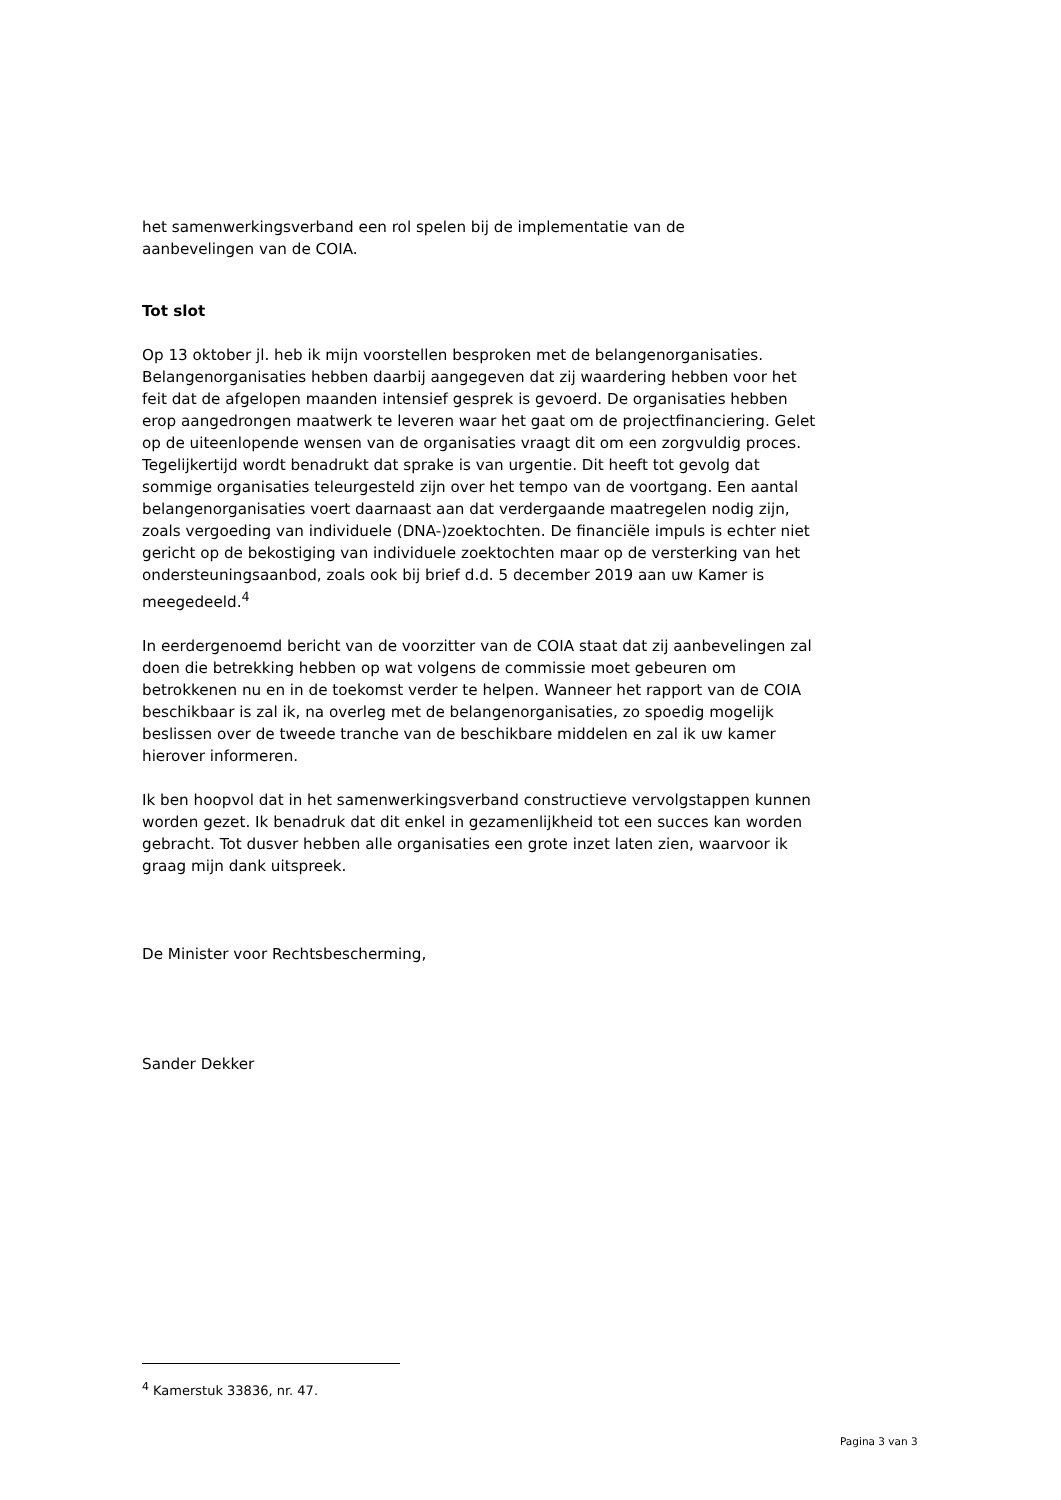het samenwerkingsverband een rol spelen bij de implementatie van de
aanbevelingen van de COIA.
Tot slot
Op 13 oktober jl. heb ik mijn voorstellen besproken met de belangenorganisaties. Belangenorganisaties hebben daarbij aangegeven dat zij waardering hebben voor het feit dat de afgelopen maanden intensief gesprek is gevoerd. De organisaties hebben erop aangedrongen maatwerk te leveren waar het gaat om de projectfinanciering. Gelet op de uiteenlopende wensen van de organisaties vraagt dit om een zorgvuldig proces. Tegelijkertijd wordt benadrukt dat sprake is van urgentie. Dit heeft tot gevolg dat sommige organisaties teleurgesteld zijn over het tempo van de voortgang. Een aantal belangenorganisaties voert daarnaast aan dat verdergaande maatregelen nodig zijn, zoals vergoeding van individuele (DNA-)zoektochten. De financiële impuls is echter niet gericht op de bekostiging van individuele zoektochten maar op de versterking van het ondersteuningsaanbod, zoals ook bij brief d.d. 5 december 2019 aan uw Kamer is meegedeeld.<sup>4</sup>
In eerdergenoemd bericht van de voorzitter van de COIA staat dat zij aanbevelingen zal doen die betrekking hebben op wat volgens de commissie moet gebeuren om betrokkenen nu en in de toekomst verder te helpen. Wanneer het rapport van de COIA beschikbaar is zal ik, na overleg met de belangenorganisaties, zo spoedig mogelijk beslissen over de tweede tranche van de beschikbare middelen en zal ik uw kamer hierover informeren.
Ik ben hoopvol dat in het samenwerkingsverband constructieve vervolgstappen kunnen worden gezet. Ik benadruk dat dit enkel in gezamenlijkheid tot een succes kan worden gebracht. Tot dusver hebben alle organisaties een grote inzet laten zien, waarvoor ik graag mijn dank uitspreek.
De Minister voor Rechtsbescherming,
Sander Dekker
<sup>4</sup> Kamerstuk 33836, nr. 47.
Pagina 3 van 3